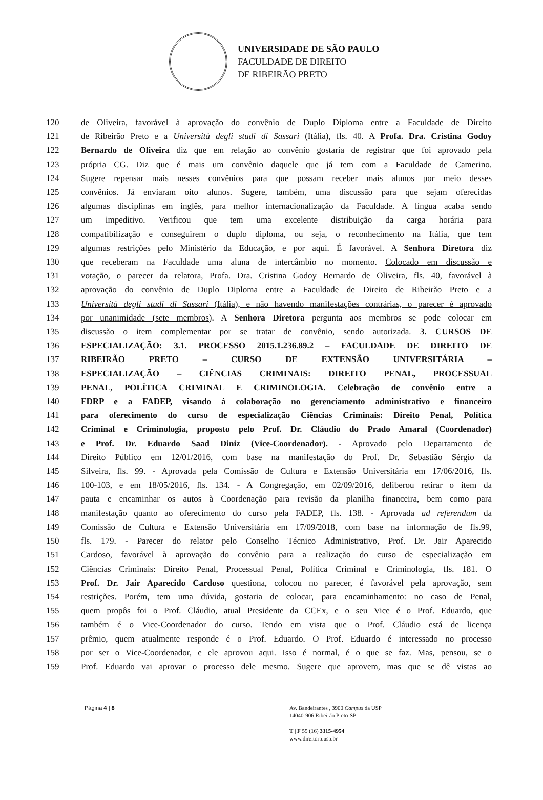UNIVERSIDADE DE SÃO PAULO
FACULDADE DE DIREITO
DE RIBEIRÃO PRETO
120 de Oliveira, favorável à aprovação do convênio de Duplo Diploma entre a Faculdade de Direito
121 de Ribeirão Preto e a Università degli studi di Sassari (Itália), fls. 40. A Profa. Dra. Cristina Godoy
122 Bernardo de Oliveira diz que em relação ao convênio gostaria de registrar que foi aprovado pela
123 própria CG. Diz que é mais um convênio daquele que já tem com a Faculdade de Camerino.
124 Sugere repensar mais nesses convênios para que possam receber mais alunos por meio desses
125 convênios. Já enviaram oito alunos. Sugere, também, uma discussão para que sejam oferecidas
126 algumas disciplinas em inglês, para melhor internacionalização da Faculdade. A língua acaba sendo
127 um impeditivo. Verificou que tem uma excelente distribuição da carga horária para
128 compatibilização e conseguirem o duplo diploma, ou seja, o reconhecimento na Itália, que tem
129 algumas restrições pelo Ministério da Educação, e por aqui. É favorável. A Senhora Diretora diz
130 que receberam na Faculdade uma aluna de intercâmbio no momento. Colocado em discussão e
131 votação, o parecer da relatora, Profa. Dra. Cristina Godoy Bernardo de Oliveira, fls. 40, favorável à
132 aprovação do convênio de Duplo Diploma entre a Faculdade de Direito de Ribeirão Preto e a
133 Università degli studi di Sassari (Itália), e não havendo manifestações contrárias, o parecer é aprovado
134 por unanimidade (sete membros). A Senhora Diretora pergunta aos membros se pode colocar em
135 discussão o item complementar por se tratar de convênio, sendo autorizada. 3. CURSOS DE
136 ESPECIALIZAÇÃO: 3.1. PROCESSO 2015.1.236.89.2 – FACULDADE DE DIREITO DE
137 RIBEIRÃO PRETO – CURSO DE EXTENSÃO UNIVERSITÁRIA –
138 ESPECIALIZAÇÃO – CIÊNCIAS CRIMINAIS: DIREITO PENAL, PROCESSUAL
139 PENAL, POLÍTICA CRIMINAL E CRIMINOLOGIA. Celebração de convênio entre a
140 FDRP e a FADEP, visando à colaboração no gerenciamento administrativo e financeiro
141 para oferecimento do curso de especialização Ciências Criminais: Direito Penal, Política
142 Criminal e Criminologia, proposto pelo Prof. Dr. Cláudio do Prado Amaral (Coordenador)
143 e Prof. Dr. Eduardo Saad Diniz (Vice-Coordenador). - Aprovado pelo Departamento de
144 Direito Público em 12/01/2016, com base na manifestação do Prof. Dr. Sebastião Sérgio da
145 Silveira, fls. 99. - Aprovada pela Comissão de Cultura e Extensão Universitária em 17/06/2016, fls.
146 100-103, e em 18/05/2016, fls. 134. - A Congregação, em 02/09/2016, deliberou retirar o item da
147 pauta e encaminhar os autos à Coordenação para revisão da planilha financeira, bem como para
148 manifestação quanto ao oferecimento do curso pela FADEP, fls. 138. - Aprovada ad referendum da
149 Comissão de Cultura e Extensão Universitária em 17/09/2018, com base na informação de fls.99,
150 fls. 179. - Parecer do relator pelo Conselho Técnico Administrativo, Prof. Dr. Jair Aparecido
151 Cardoso, favorável à aprovação do convênio para a realização do curso de especialização em
152 Ciências Criminais: Direito Penal, Processual Penal, Política Criminal e Criminologia, fls. 181. O
153 Prof. Dr. Jair Aparecido Cardoso questiona, colocou no parecer, é favorável pela aprovação, sem
154 restrições. Porém, tem uma dúvida, gostaria de colocar, para encaminhamento: no caso de Penal,
155 quem propôs foi o Prof. Cláudio, atual Presidente da CCEx, e o seu Vice é o Prof. Eduardo, que
156 também é o Vice-Coordenador do curso. Tendo em vista que o Prof. Cláudio está de licença
157 prêmio, quem atualmente responde é o Prof. Eduardo. O Prof. Eduardo é interessado no processo
158 por ser o Vice-Coordenador, e ele aprovou aqui. Isso é normal, é o que se faz. Mas, pensou, se o
159 Prof. Eduardo vai aprovar o processo dele mesmo. Sugere que aprovem, mas que se dê vistas ao
Página 4 | 8 Av. Bandeirantes , 3900 Campus da USP
14040-906 Ribeirão Preto-SP
T | F 55 (16) 3315-4954
www.direitorp.usp.br